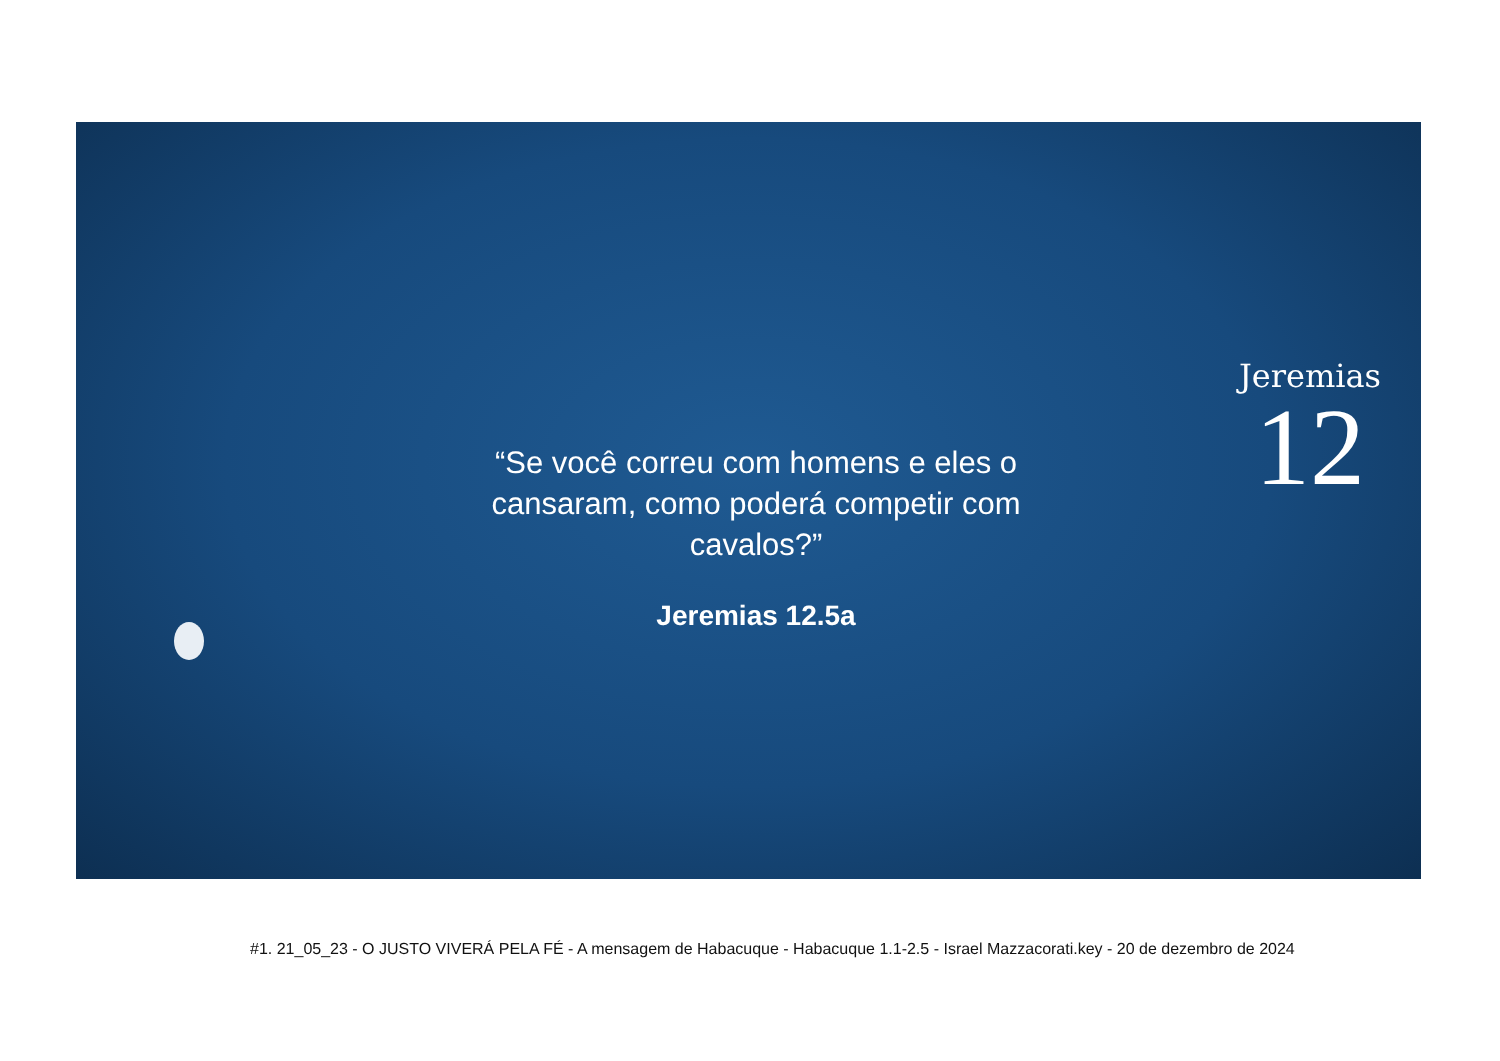Jeremias
12
“Se você correu com homens e eles o cansaram, como poderá competir com cavalos?”
Jeremias 12.5a
#1. 21_05_23 - O JUSTO VIVERÁ PELA FÉ - A mensagem de Habacuque - Habacuque 1.1-2.5 - Israel Mazzacorati.key - 20 de dezembro de 2024